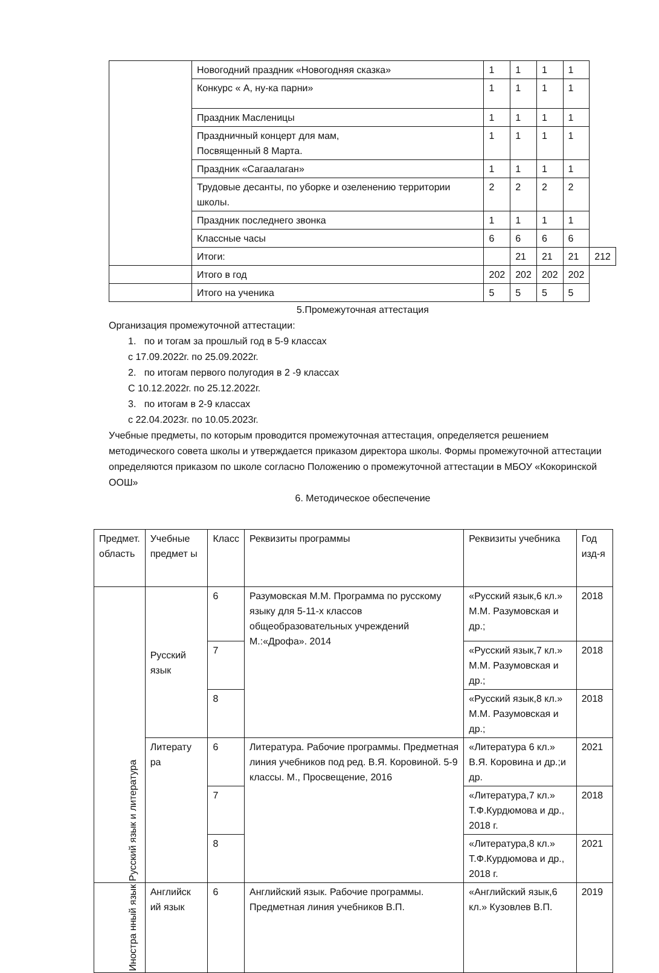| | Новогодний праздник «Новогодняя сказка» | 1 | 1 | 1 | 1 | |
| | Конкурс « А, ну-ка парни» | 1 | 1 | 1 | 1 | |
| | Праздник Масленицы | 1 | 1 | 1 | 1 | |
| | Праздничный концерт для мам, Посвященный 8 Марта. | 1 | 1 | 1 | 1 | |
| | Праздник «Сагаалаган» | 1 | 1 | 1 | 1 | |
| | Трудовые десанты, по уборке и озеленению территории школы. | 2 | 2 | 2 | 2 | |
| | Праздник последнего звонка | 1 | 1 | 1 | 1 | |
| | Классные часы | 6 | 6 | 6 | 6 | |
| | Итоги: | | 21 | 21 | 21 | 212 |
| | Итого в год | 202 | 202 | 202 | 202 | |
| | Итого на ученика | 5 | 5 | 5 | 5 | |
5.Промежуточная аттестация
Организация промежуточной аттестации:
1. по и тогам за прошлый год в 5-9 классах
с 17.09.2022г. по 25.09.2022г.
2. по итогам первого полугодия в 2 -9 классах
С 10.12.2022г. по 25.12.2022г.
3. по итогам в 2-9 классах
с 22.04.2023г. по 10.05.2023г.
Учебные предметы, по которым проводится промежуточная аттестация, определяется решением методического совета школы и утверждается приказом директора школы. Формы промежуточной аттестации определяются приказом по школе согласно Положению о промежуточной аттестации в МБОУ «Кокоринской ООШ»
6. Методическое обеспечение
| Предмет. область | Учебные предмет ы | Класс | Реквизиты программы | Реквизиты учебника | Год изд-я |
| --- | --- | --- | --- | --- | --- |
| Русский язык и литература | Русский язык | 6 | Разумовская М.М. Программа по русскому языку для 5-11-х классов общеобразовательных учреждений М.:«Дрофа». 2014 | «Русский язык,6 кл.» М.М. Разумовская и др.; | 2018 |
| | | 7 | | «Русский язык,7 кл.» М.М. Разумовская и др.; | 2018 |
| | | 8 | | «Русский язык,8 кл.» М.М. Разумовская и др.; | 2018 |
| | Литерату ра | 6 | Литература. Рабочие программы. Предметная линия учебников под ред. В.Я. Коровиной. 5-9 классы. М., Просвещение, 2016 | «Литература 6 кл.» В.Я. Коровина и др.;и др. | 2021 |
| | | 7 | | «Литература,7 кл.» Т.Ф.Курдюмова и др., 2018 г. | 2018 |
| | | 8 | | «Литература,8 кл.» Т.Ф.Курдюмова и др., 2018 г. | 2021 |
| Иностра нный язык | Английск ий язык | 6 | Английский язык. Рабочие программы. Предметная линия учебников В.П. | «Английский язык,6 кл.» Кузовлев В.П. | 2019 |